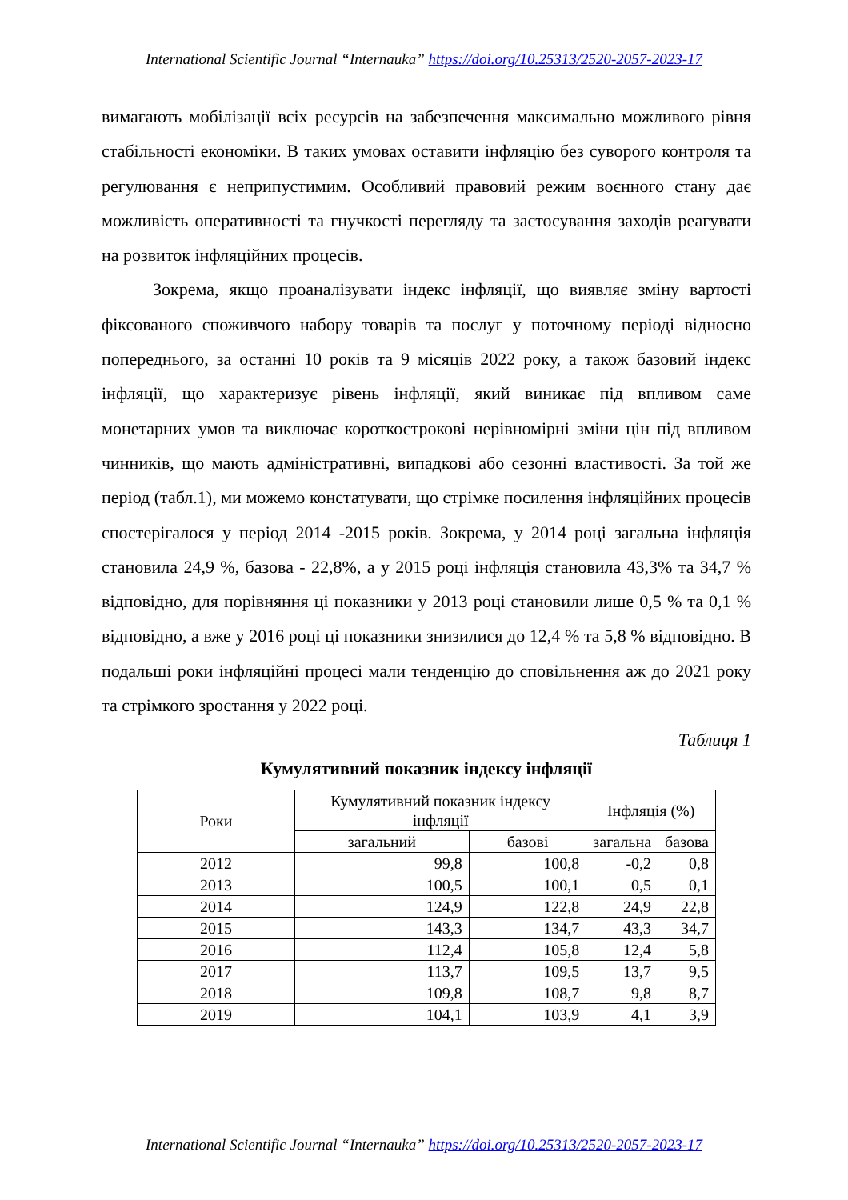International Scientific Journal “Internauka” https://doi.org/10.25313/2520-2057-2023-17
вимагають мобілізації всіх ресурсів на забезпечення максимально можливого рівня стабільності економіки. В таких умовах оставити інфляцію без суворого контроля та регулювання є неприпустимим. Особливий правовий режим воєнного стану дає можливість оперативності та гнучкості перегляду та застосування заходів реагувати на розвиток інфляційних процесів.
Зокрема, якщо проаналізувати індекс інфляції, що виявляє зміну вартості фіксованого споживчого набору товарів та послуг у поточному періоді відносно попереднього, за останні 10 років та 9 місяців 2022 року, а також базовий індекс інфляції, що характеризує рівень інфляції, який виникає під впливом саме монетарних умов та виключає короткострокові нерівномірні зміни цін під впливом чинників, що мають адміністративні, випадкові або сезонні властивості. За той же період (табл.1), ми можемо констатувати, що стрімке посилення інфляційних процесів спостерігалося у період 2014 -2015 років. Зокрема, у 2014 році загальна інфляція становила 24,9 %, базова - 22,8%, а у 2015 році інфляція становила 43,3% та 34,7 % відповідно, для порівняння ці показники у 2013 році становили лише 0,5 % та 0,1 % відповідно, а вже у 2016 році ці показники знизилися до 12,4 % та 5,8 % відповідно. В подальші роки інфляційні процесі мали тенденцію до сповільнення аж до 2021 року та стрімкого зростання у 2022 році.
Таблиця 1
Кумулятивний показник індексу інфляції
| Роки | Кумулятивний показник індексу інфляції | | Інфляція (%) | |
| --- | --- | --- | --- | --- |
| | загальний | базові | загальна | базова |
| 2012 | 99,8 | 100,8 | -0,2 | 0,8 |
| 2013 | 100,5 | 100,1 | 0,5 | 0,1 |
| 2014 | 124,9 | 122,8 | 24,9 | 22,8 |
| 2015 | 143,3 | 134,7 | 43,3 | 34,7 |
| 2016 | 112,4 | 105,8 | 12,4 | 5,8 |
| 2017 | 113,7 | 109,5 | 13,7 | 9,5 |
| 2018 | 109,8 | 108,7 | 9,8 | 8,7 |
| 2019 | 104,1 | 103,9 | 4,1 | 3,9 |
International Scientific Journal “Internauka” https://doi.org/10.25313/2520-2057-2023-17